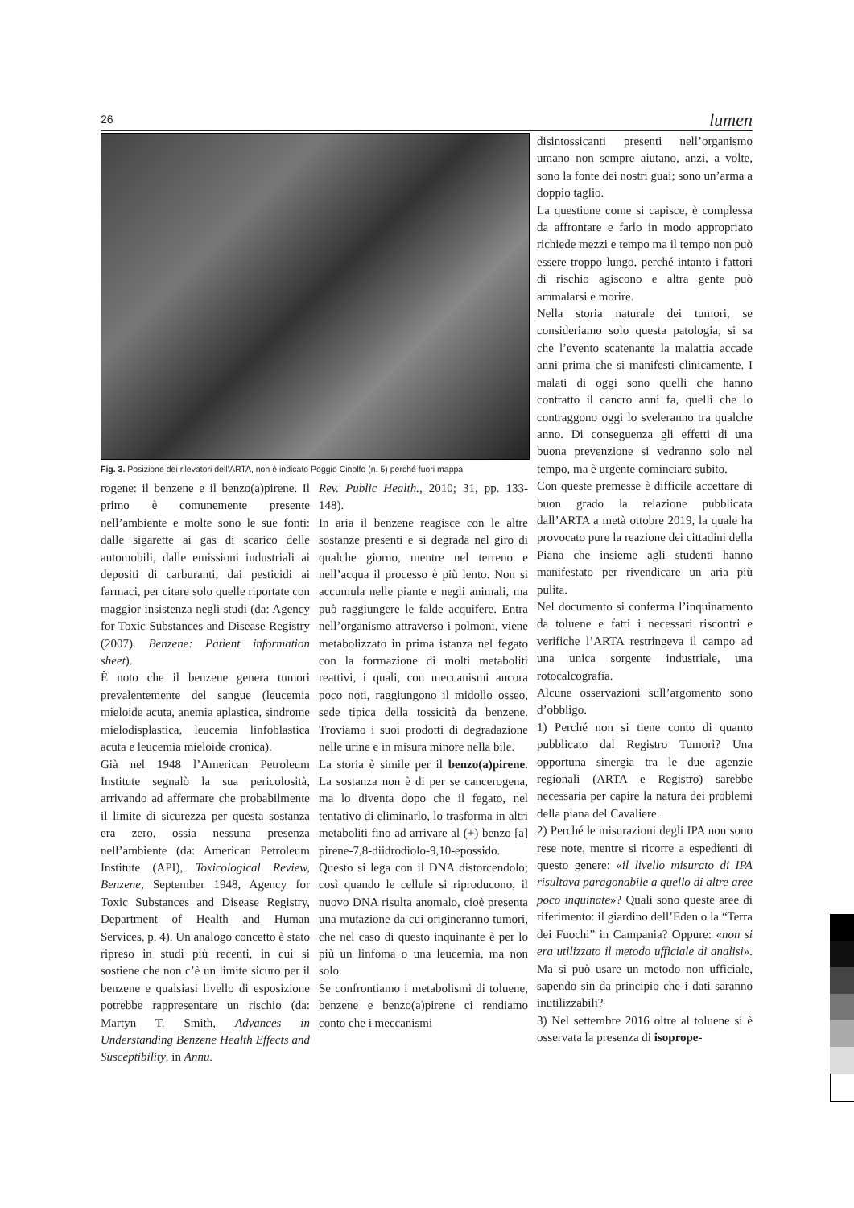26 lumen
Fig. 3. Posizione dei rilevatori dell’ARTA, non è indicato Poggio Cinolfo (n. 5) perché fuori mappa
rogene: il benzene e il benzo(a)pirene. Il primo è comunemente presente nell’ambiente e molte sono le sue fonti: dalle sigarette ai gas di scarico delle automobili, dalle emissioni industriali ai depositi di carburanti, dai pesticidi ai farmaci, per citare solo quelle riportate con maggior insistenza negli studi (da: Agency for Toxic Substances and Disease Registry (2007). Benzene: Patient information sheet).
È noto che il benzene genera tumori prevalentemente del sangue (leucemia mieloide acuta, anemia aplastica, sindrome mielodisplastica, leucemia linfoblastica acuta e leucemia mieloide cronica).
Già nel 1948 l’American Petroleum Institute segnalò la sua pericolosità, arrivando ad affermare che probabilmente il limite di sicurezza per questa sostanza era zero, ossia nessuna presenza nell’ambiente (da: American Petroleum Institute (API), Toxicological Review, Benzene, September 1948, Agency for Toxic Substances and Disease Registry, Department of Health and Human Services, p. 4). Un analogo concetto è stato ripreso in studi più recenti, in cui si sostiene che non c’è un limite sicuro per il benzene e qualsiasi livello di esposizione potrebbe rappresentare un rischio (da: Martyn T. Smith, Advances in Understanding Benzene Health Effects and Susceptibility, in Annu.
Rev. Public Health., 2010; 31, pp. 133-148).
In aria il benzene reagisce con le altre sostanze presenti e si degrada nel giro di qualche giorno, mentre nel terreno e nell’acqua il processo è più lento. Non si accumula nelle piante e negli animali, ma può raggiungere le falde acquifere. Entra nell’organismo attraverso i polmoni, viene metabolizzato in prima istanza nel fegato con la formazione di molti metaboliti reattivi, i quali, con meccanismi ancora poco noti, raggiungono il midollo osseo, sede tipica della tossicità da benzene. Troviamo i suoi prodotti di degradazione nelle urine e in misura minore nella bile.
La storia è simile per il benzo(a)pirene. La sostanza non è di per se cancerogena, ma lo diventa dopo che il fegato, nel tentativo di eliminarlo, lo trasforma in altri metaboliti fino ad arrivare al (+) benzo [a] pirene-7,8-diidrodiolo-9,10-epossido. Questo si lega con il DNA distorcendolo; così quando le cellule si riproducono, il nuovo DNA risulta anomalo, cioè presenta una mutazione da cui origineranno tumori, che nel caso di questo inquinante è per lo più un linfoma o una leucemia, ma non solo.
Se confrontiamo i metabolismi di toluene, benzene e benzo(a)pirene ci rendiamo conto che i meccanismi
disintossicanti presenti nell’organismo umano non sempre aiutano, anzi, a volte, sono la fonte dei nostri guai; sono un’arma a doppio taglio.
La questione come si capisce, è complessa da affrontare e farlo in modo appropriato richiede mezzi e tempo ma il tempo non può essere troppo lungo, perché intanto i fattori di rischio agiscono e altra gente può ammalarsi e morire.
Nella storia naturale dei tumori, se consideriamo solo questa patologia, si sa che l’evento scatenante la malattia accade anni prima che si manifesti clinicamente. I malati di oggi sono quelli che hanno contratto il cancro anni fa, quelli che lo contraggono oggi lo sveleranno tra qualche anno. Di conseguenza gli effetti di una buona prevenzione si vedranno solo nel tempo, ma è urgente cominciare subito.
Con queste premesse è difficile accettare di buon grado la relazione pubblicata dall’ARTA a metà ottobre 2019, la quale ha provocato pure la reazione dei cittadini della Piana che insieme agli studenti hanno manifestato per rivendicare un aria più pulita.
Nel documento si conferma l’inquinamento da toluene e fatti i necessari riscontri e verifiche l’ARTA restringeva il campo ad una unica sorgente industriale, una rotocalcografia.
Alcune osservazioni sull’argomento sono d’obbligo.
1) Perché non si tiene conto di quanto pubblicato dal Registro Tumori? Una opportuna sinergia tra le due agenzie regionali (ARTA e Registro) sarebbe necessaria per capire la natura dei problemi della piana del Cavaliere.
2) Perché le misurazioni degli IPA non sono rese note, mentre si ricorre a espedienti di questo genere: «il livello misurato di IPA risultava paragonabile a quello di altre aree poco inquinate»? Quali sono queste aree di riferimento: il giardino dell’Eden o la “Terra dei Fuochi” in Campania? Oppure: «non si era utilizzato il metodo ufficiale di analisi». Ma si può usare un metodo non ufficiale, sapendo sin da principio che i dati saranno inutilizzabili?
3) Nel settembre 2016 oltre al toluene si è osservata la presenza di isoprope-